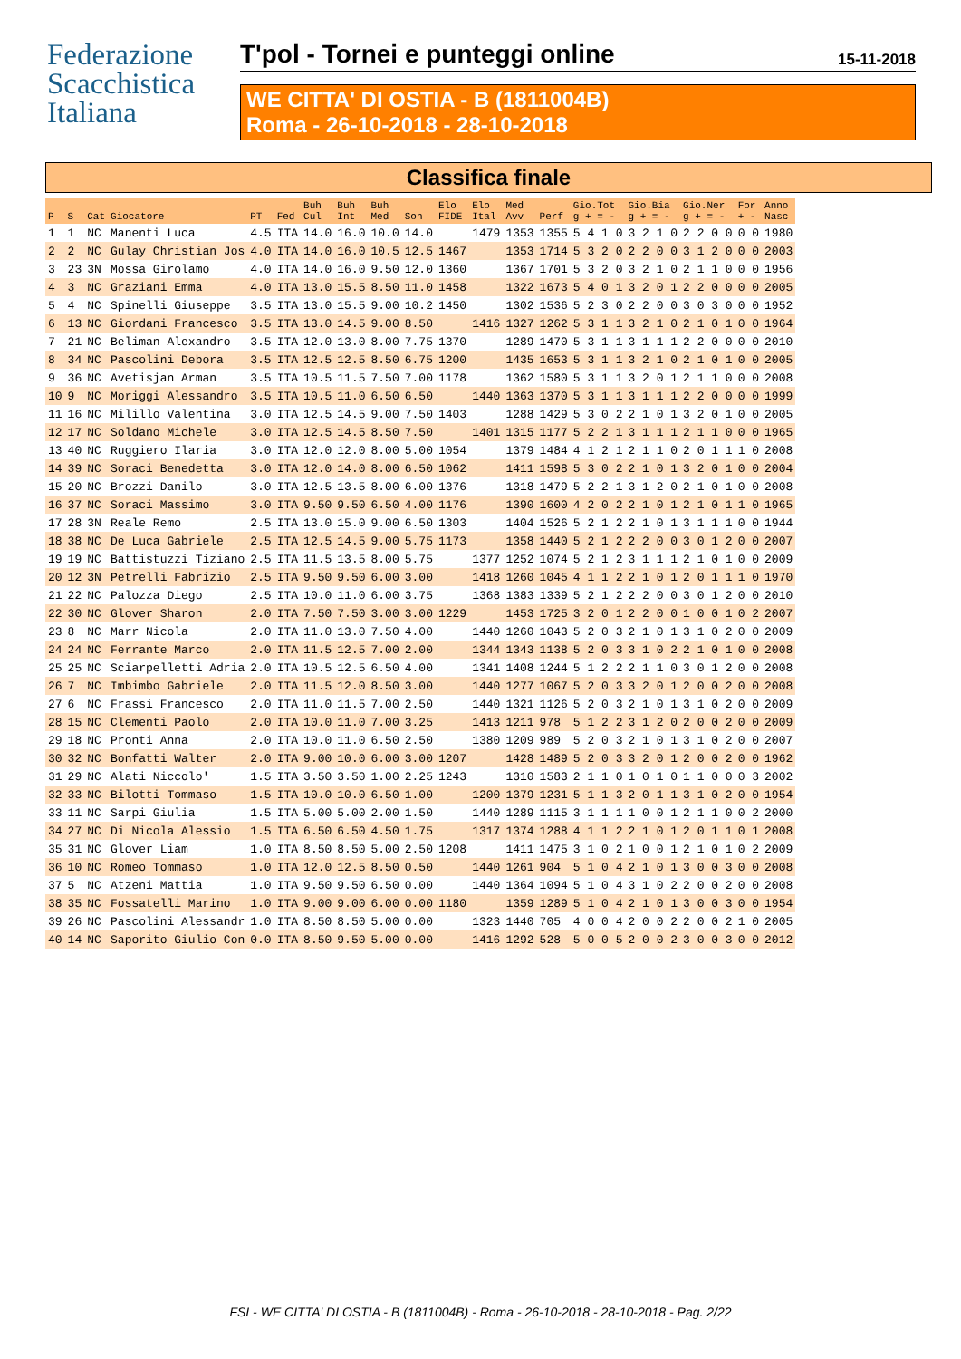Federazione
Scacchistica
Italiana
T'pol - Tornei e punteggi online 15-11-2018
WE CITTA' DI OSTIA - B (1811004B)
Roma - 26-10-2018 - 28-10-2018
Classifica finale
| P | S | Cat | Giocatore | PT | Fed | Buh Cul | Buh Int | Buh Med | Son | Elo FIDE | Elo Ital | Med Avv | Perf | Gio.Tot g + = - | Gio.Bia g + = - | Gio.Ner g + = - | For + - | Anno Nasc |
| --- | --- | --- | --- | --- | --- | --- | --- | --- | --- | --- | --- | --- | --- | --- | --- | --- | --- | --- |
| 1 | 1 | NC | Manenti Luca | 4.5 | ITA | 14.0 | 16.0 | 10.0 | 14.0 | | 1479 | 1353 | 1355 | 5 4 1 0 | 3 2 1 0 | 2 2 0 0 | 0 0 | 1980 |
| 2 | 2 | NC | Gulay Christian Jos | 4.0 | ITA | 14.0 | 16.0 | 10.5 | 12.5 | 1467 | | 1353 | 1714 | 5 3 2 0 | 2 2 0 0 | 3 1 2 0 | 0 0 | 2003 |
| 3 | 23 | 3N | Mossa Girolamo | 4.0 | ITA | 14.0 | 16.0 | 9.50 | 12.0 | 1360 | | 1367 | 1701 | 5 3 2 0 | 3 2 1 0 | 2 1 1 0 | 0 0 | 1956 |
| 4 | 3 | NC | Graziani Emma | 4.0 | ITA | 13.0 | 15.5 | 8.50 | 11.0 | 1458 | | 1322 | 1673 | 5 4 0 1 | 3 2 0 1 | 2 2 0 0 | 0 0 | 2005 |
| 5 | 4 | NC | Spinelli Giuseppe | 3.5 | ITA | 13.0 | 15.5 | 9.00 | 10.2 | 1450 | | 1302 | 1536 | 5 2 3 0 | 2 2 0 0 | 3 0 3 0 | 0 0 | 1952 |
| 6 | 13 | NC | Giordani Francesco | 3.5 | ITA | 13.0 | 14.5 | 9.00 | 8.50 | | 1416 | 1327 | 1262 | 5 3 1 1 | 3 2 1 0 | 2 1 0 1 | 0 0 | 1964 |
| 7 | 21 | NC | Beliman Alexandro | 3.5 | ITA | 12.0 | 13.0 | 8.00 | 7.75 | 1370 | | 1289 | 1470 | 5 3 1 1 | 3 1 1 1 | 2 2 0 0 | 0 0 | 2010 |
| 8 | 34 | NC | Pascolini Debora | 3.5 | ITA | 12.5 | 12.5 | 8.50 | 6.75 | 1200 | | 1435 | 1653 | 5 3 1 1 | 3 2 1 0 | 2 1 0 1 | 0 0 | 2005 |
| 9 | 36 | NC | Avetisjan Arman | 3.5 | ITA | 10.5 | 11.5 | 7.50 | 7.00 | 1178 | | 1362 | 1580 | 5 3 1 1 | 3 2 0 1 | 2 1 1 0 | 0 0 | 2008 |
| 10 | 9 | NC | Moriggi Alessandro | 3.5 | ITA | 10.5 | 11.0 | 6.50 | 6.50 | | 1440 | 1363 | 1370 | 5 3 1 1 | 3 1 1 1 | 2 2 0 0 | 0 0 | 1999 |
| 11 | 16 | NC | Milillo Valentina | 3.0 | ITA | 12.5 | 14.5 | 9.00 | 7.50 | 1403 | | 1288 | 1429 | 5 3 0 2 | 2 1 0 1 | 3 2 0 1 | 0 0 | 2005 |
| 12 | 17 | NC | Soldano Michele | 3.0 | ITA | 12.5 | 14.5 | 8.50 | 7.50 | | 1401 | 1315 | 1177 | 5 2 2 1 | 3 1 1 1 | 2 1 1 0 | 0 0 | 1965 |
| 13 | 40 | NC | Ruggiero Ilaria | 3.0 | ITA | 12.0 | 12.0 | 8.00 | 5.00 | 1054 | | 1379 | 1484 | 4 1 2 1 | 2 1 1 0 | 2 0 1 1 | 1 0 | 2008 |
| 14 | 39 | NC | Soraci Benedetta | 3.0 | ITA | 12.0 | 14.0 | 8.00 | 6.50 | 1062 | | 1411 | 1598 | 5 3 0 2 | 2 1 0 1 | 3 2 0 1 | 0 0 | 2004 |
| 15 | 20 | NC | Brozzi Danilo | 3.0 | ITA | 12.5 | 13.5 | 8.00 | 6.00 | 1376 | | 1318 | 1479 | 5 2 2 1 | 3 1 2 0 | 2 1 0 1 | 0 0 | 2008 |
| 16 | 37 | NC | Soraci Massimo | 3.0 | ITA | 9.50 | 9.50 | 6.50 | 4.00 | 1176 | | 1390 | 1600 | 4 2 0 2 | 2 1 0 1 | 2 1 0 1 | 1 0 | 1965 |
| 17 | 28 | 3N | Reale Remo | 2.5 | ITA | 13.0 | 15.0 | 9.00 | 6.50 | 1303 | | 1404 | 1526 | 5 2 1 2 | 2 1 0 1 | 3 1 1 1 | 0 0 | 1944 |
| 18 | 38 | NC | De Luca Gabriele | 2.5 | ITA | 12.5 | 14.5 | 9.00 | 5.75 | 1173 | | 1358 | 1440 | 5 2 1 2 | 2 2 0 0 | 3 0 1 2 | 0 0 | 2007 |
| 19 | 19 | NC | Battistuzzi Tiziano | 2.5 | ITA | 11.5 | 13.5 | 8.00 | 5.75 | | 1377 | 1252 | 1074 | 5 2 1 2 | 3 1 1 1 | 2 1 0 1 | 0 0 | 2009 |
| 20 | 12 | 3N | Petrelli Fabrizio | 2.5 | ITA | 9.50 | 9.50 | 6.00 | 3.00 | | 1418 | 1260 | 1045 | 4 1 1 2 | 2 1 0 1 | 2 0 1 1 | 1 0 | 1970 |
| 21 | 22 | NC | Palozza Diego | 2.5 | ITA | 10.0 | 11.0 | 6.00 | 3.75 | | 1368 | 1383 | 1339 | 5 2 1 2 | 2 2 0 0 | 3 0 1 2 | 0 0 | 2010 |
| 22 | 30 | NC | Glover Sharon | 2.0 | ITA | 7.50 | 7.50 | 3.00 | 3.00 | 1229 | | 1453 | 1725 | 3 2 0 1 | 2 2 0 0 | 1 0 0 1 | 0 2 | 2007 |
| 23 | 8 | NC | Marr Nicola | 2.0 | ITA | 11.0 | 13.0 | 7.50 | 4.00 | | 1440 | 1260 | 1043 | 5 2 0 3 | 2 1 0 1 | 3 1 0 2 | 0 0 | 2009 |
| 24 | 24 | NC | Ferrante Marco | 2.0 | ITA | 11.5 | 12.5 | 7.00 | 2.00 | | 1344 | 1343 | 1138 | 5 2 0 3 | 3 1 0 2 | 2 1 0 1 | 0 0 | 2008 |
| 25 | 25 | NC | Sciarpelletti Adria | 2.0 | ITA | 10.5 | 12.5 | 6.50 | 4.00 | | 1341 | 1408 | 1244 | 5 1 2 2 | 2 1 1 0 | 3 0 1 2 | 0 0 | 2008 |
| 26 | 7 | NC | Imbimbo Gabriele | 2.0 | ITA | 11.5 | 12.0 | 8.50 | 3.00 | | 1440 | 1277 | 1067 | 5 2 0 3 | 3 2 0 1 | 2 0 0 2 | 0 0 | 2008 |
| 27 | 6 | NC | Frassi Francesco | 2.0 | ITA | 11.0 | 11.5 | 7.00 | 2.50 | | 1440 | 1321 | 1126 | 5 2 0 3 | 2 1 0 1 | 3 1 0 2 | 0 0 | 2009 |
| 28 | 15 | NC | Clementi Paolo | 2.0 | ITA | 10.0 | 11.0 | 7.00 | 3.25 | | 1413 | 1211 | 978 | 5 1 2 2 | 3 1 2 0 | 2 0 0 2 | 0 0 | 2009 |
| 29 | 18 | NC | Pronti Anna | 2.0 | ITA | 10.0 | 11.0 | 6.50 | 2.50 | | 1380 | 1209 | 989 | 5 2 0 3 | 2 1 0 1 | 3 1 0 2 | 0 0 | 2007 |
| 30 | 32 | NC | Bonfatti Walter | 2.0 | ITA | 9.00 | 10.0 | 6.00 | 3.00 | 1207 | | 1428 | 1489 | 5 2 0 3 | 3 2 0 1 | 2 0 0 2 | 0 0 | 1962 |
| 31 | 29 | NC | Alati Niccolo' | 1.5 | ITA | 3.50 | 3.50 | 1.00 | 2.25 | 1243 | | 1310 | 1583 | 2 1 1 0 | 1 0 1 0 | 1 1 0 0 | 0 3 | 2002 |
| 32 | 33 | NC | Bilotti Tommaso | 1.5 | ITA | 10.0 | 10.0 | 6.50 | 1.00 | | 1200 | 1379 | 1231 | 5 1 1 3 | 2 0 1 1 | 3 1 0 2 | 0 0 | 1954 |
| 33 | 11 | NC | Sarpi Giulia | 1.5 | ITA | 5.00 | 5.00 | 2.00 | 1.50 | | 1440 | 1289 | 1115 | 3 1 1 1 | 1 0 0 1 | 2 1 1 0 | 0 2 | 2000 |
| 34 | 27 | NC | Di Nicola Alessio | 1.5 | ITA | 6.50 | 6.50 | 4.50 | 1.75 | | 1317 | 1374 | 1288 | 4 1 1 2 | 2 1 0 1 | 2 0 1 1 | 0 1 | 2008 |
| 35 | 31 | NC | Glover Liam | 1.0 | ITA | 8.50 | 8.50 | 5.00 | 2.50 | 1208 | | 1411 | 1475 | 3 1 0 2 | 1 0 0 1 | 2 1 0 1 | 0 2 | 2009 |
| 36 | 10 | NC | Romeo Tommaso | 1.0 | ITA | 12.0 | 12.5 | 8.50 | 0.50 | | 1440 | 1261 | 904 | 5 1 0 4 | 2 1 0 1 | 3 0 0 3 | 0 0 | 2008 |
| 37 | 5 | NC | Atzeni Mattia | 1.0 | ITA | 9.50 | 9.50 | 6.50 | 0.00 | | 1440 | 1364 | 1094 | 5 1 0 4 | 3 1 0 2 | 2 0 0 2 | 0 0 | 2008 |
| 38 | 35 | NC | Fossatelli Marino | 1.0 | ITA | 9.00 | 9.00 | 6.00 | 0.00 | 1180 | | 1359 | 1289 | 5 1 0 4 | 2 1 0 1 | 3 0 0 3 | 0 0 | 1954 |
| 39 | 26 | NC | Pascolini Alessandr | 1.0 | ITA | 8.50 | 8.50 | 5.00 | 0.00 | | 1323 | 1440 | 705 | 4 0 0 4 | 2 0 0 2 | 2 0 0 2 | 1 0 | 2005 |
| 40 | 14 | NC | Saporito Giulio Con | 0.0 | ITA | 8.50 | 9.50 | 5.00 | 0.00 | | 1416 | 1292 | 528 | 5 0 0 5 | 2 0 0 2 | 3 0 0 3 | 0 0 | 2012 |
FSI - WE CITTA' DI OSTIA - B (1811004B) - Roma - 26-10-2018 - 28-10-2018 - Pag. 2/22